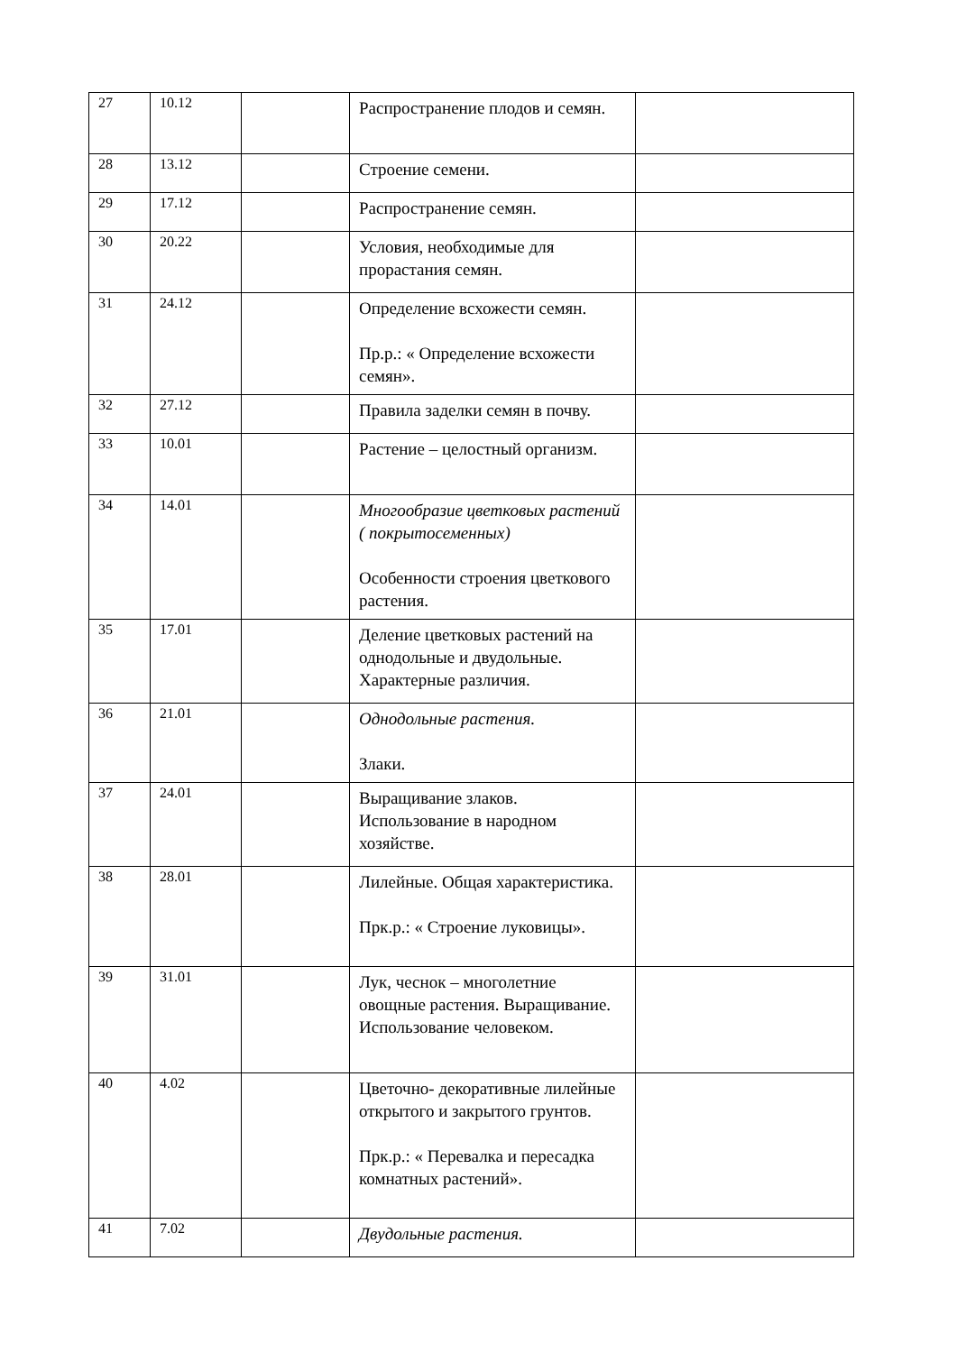| 27 | 10.12 | | Распространение плодов и семян. | |
| 28 | 13.12 | | Строение семени. | |
| 29 | 17.12 | | Распространение семян. | |
| 30 | 20.22 | | Условия, необходимые для прорастания семян. | |
| 31 | 24.12 | | Определение всхожести семян. Пр.р.: « Определение всхожести семян». | |
| 32 | 27.12 | | Правила заделки семян в почву. | |
| 33 | 10.01 | | Растение – целостный организм. | |
| 34 | 14.01 | | Многообразие цветковых растений ( покрытосеменных) Особенности строения цветкового растения. | |
| 35 | 17.01 | | Деление цветковых растений на однодольные и двудольные. Характерные различия. | |
| 36 | 21.01 | | Однодольные растения. Злаки. | |
| 37 | 24.01 | | Выращивание злаков. Использование в народном хозяйстве. | |
| 38 | 28.01 | | Лилейные. Общая характеристика. Прк.р.: « Строение луковицы». | |
| 39 | 31.01 | | Лук, чеснок – многолетние овощные растения. Выращивание. Использование человеком. | |
| 40 | 4.02 | | Цветочно- декоративные лилейные открытого и закрытого грунтов. Прк.р.: « Перевалка и пересадка комнатных растений». | |
| 41 | 7.02 | | Двудольные растения. | |